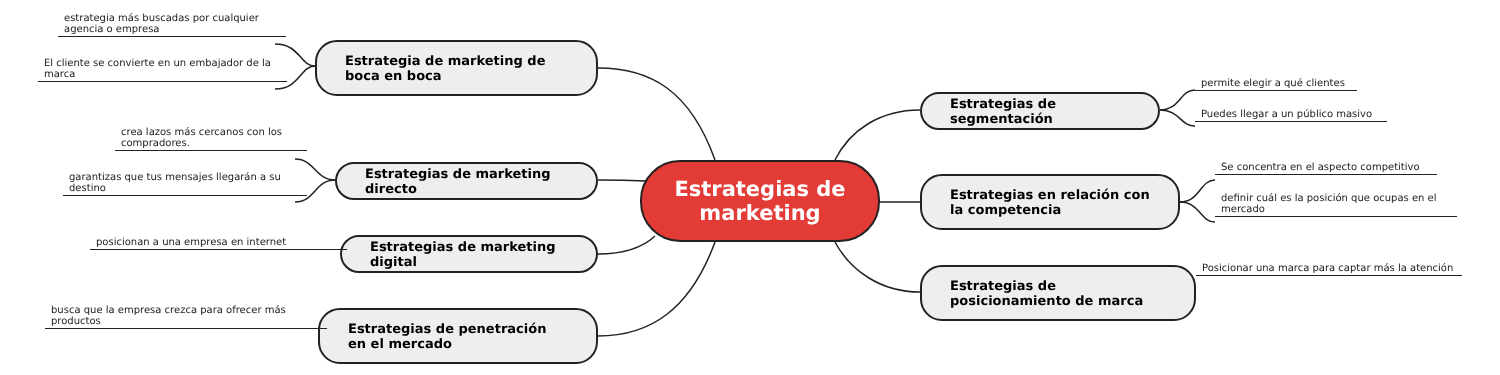Estrategias de
marketing
Estrategia de marketing de boca en boca
estrategia más buscadas por cualquier agencia o empresa
El cliente se convierte en un embajador de la marca
Estrategias de marketing directo
crea lazos más cercanos con los compradores.
garantizas que tus mensajes llegarán a su destino
Estrategias de marketing digital
posicionan a una empresa en internet
Estrategias de penetración en el mercado
busca que la empresa crezca para ofrecer más productos
Estrategias de segmentación
permite elegir a qué clientes
Puedes llegar a un público masivo
Estrategias en relación con la competencia
Se concentra en el aspecto competitivo
definir cuál es la posición que ocupas en el mercado
Estrategias de posicionamiento de marca
Posicionar una marca para captar más la atención